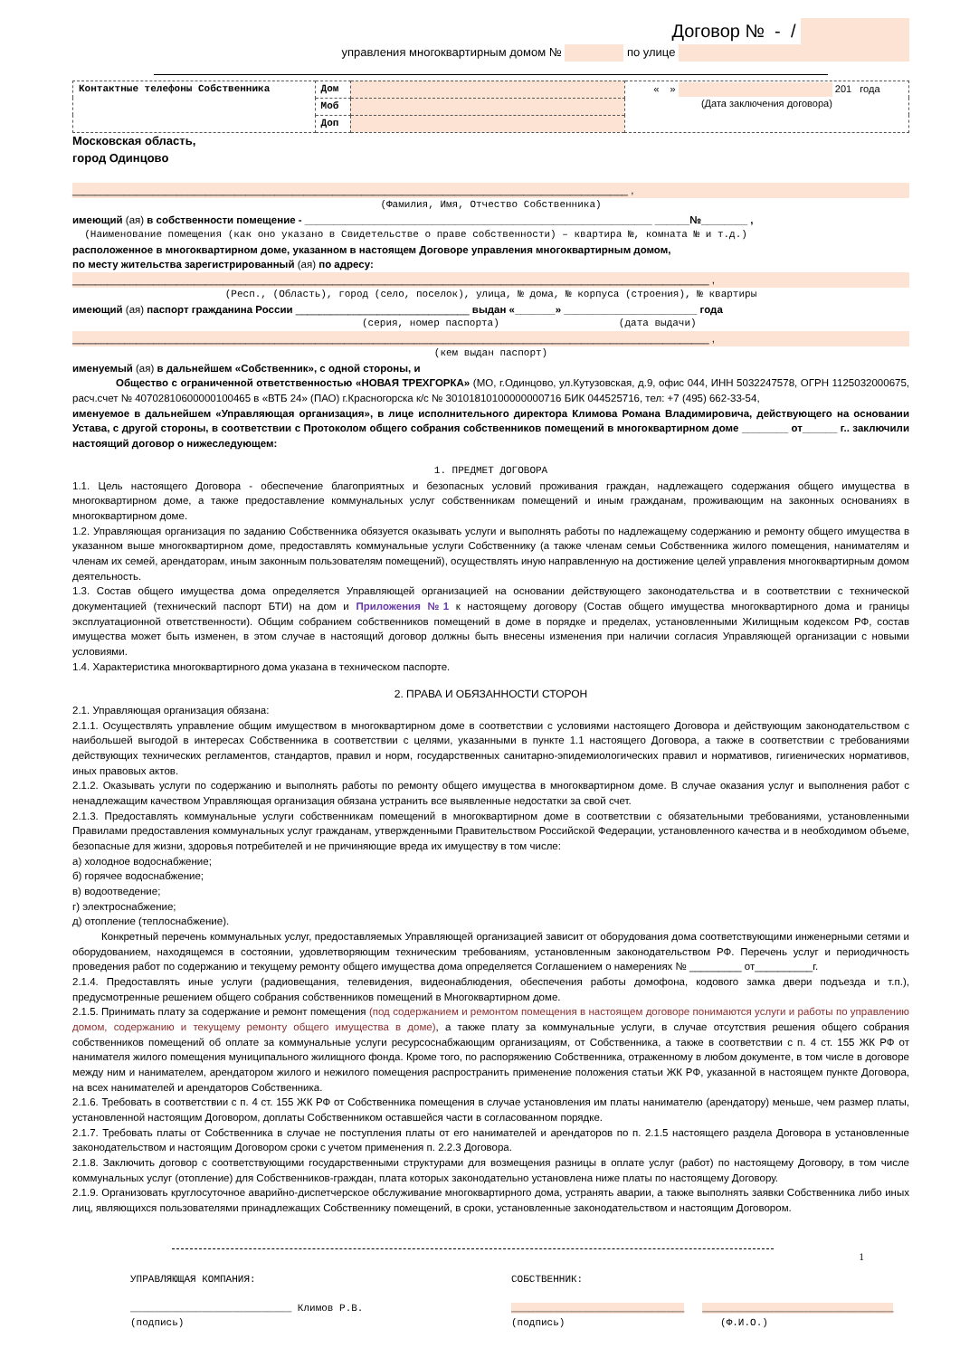Договор № - /
управления многоквартирным домом № по улице
| Контактные телефоны Собственника | Дом | | « » 201 года (Дата заключения договора) |
| | Моб | | |
| | Доп | | |
Московская область,
город Одинцово
________________________________________________________________________________________________ ,
(Фамилия, Имя, Отчество Собственника)
имеющий (ая) в собственности помещение - ____________________________________________________________ ______№________ ,
(Наименование помещения (как оно указано в Свидетельстве о праве собственности) – квартира №, комната № и т.д.)
расположенное в многоквартирном доме, указанном в настоящем Договоре управления многоквартирным домом,
по месту жительства зарегистрированный (ая) по адресу:
______________________________________________________________________________________________________________ ,
(Респ., (Область), город (село, поселок), улица, № дома, № корпуса (строения), № квартиры
имеющий (ая) паспорт гражданина России ______________________________ выдан «_______» _______________________ года
(серия, номер паспорта) (дата выдачи)
______________________________________________________________________________________________________________ ,
(кем выдан паспорт)
именуемый (ая) в дальнейшем «Собственник», с одной стороны, и
Общество с ограниченной ответственностью «НОВАЯ ТРЕХГОРКА» (МО, г.Одинцово, ул.Кутузовская, д.9, офис 044, ИНН 5032247578, ОГРН 1125032000675, расч.счет № 40702810600000100465 в «ВТБ 24» (ПАО) г.Красногорска к/с № 30101810100000000716 БИК 044525716, тел: +7 (495) 662-33-54,
именуемое в дальнейшем «Управляющая организация», в лице исполнительного директора Климова Романа Владимировича, действующего на основании Устава, с другой стороны, в соответствии с Протоколом общего собрания собственников помещений в многоквартирном доме ________ от______ г.. заключили настоящий договор о нижеследующем:
1. ПРЕДМЕТ ДОГОВОРА
1.1. Цель настоящего Договора - обеспечение благоприятных и безопасных условий проживания граждан, надлежащего содержания общего имущества в многоквартирном доме, а также предоставление коммунальных услуг собственникам помещений и иным гражданам, проживающим на законных основаниях в многоквартирном доме.
1.2. Управляющая организация по заданию Собственника обязуется оказывать услуги и выполнять работы по надлежащему содержанию и ремонту общего имущества в указанном выше многоквартирном доме, предоставлять коммунальные услуги Собственнику (а также членам семьи Собственника жилого помещения, нанимателям и членам их семей, арендаторам, иным законным пользователям помещений), осуществлять иную направленную на достижение целей управления многоквартирным домом деятельность.
1.3. Состав общего имущества дома определяется Управляющей организацией на основании действующего законодательства и в соответствии с технической документацией (технический паспорт БТИ) на дом и Приложения №1 к настоящему договору (Состав общего имущества многоквартирного дома и границы эксплуатационной ответственности). Общим собранием собственников помещений в доме в порядке и пределах, установленными Жилищным кодексом РФ, состав имущества может быть изменен, в этом случае в настоящий договор должны быть внесены изменения при наличии согласия Управляющей организации с новыми условиями.
1.4. Характеристика многоквартирного дома указана в техническом паспорте.
2. ПРАВА И ОБЯЗАННОСТИ СТОРОН
2.1. Управляющая организация обязана:
2.1.1. Осуществлять управление общим имуществом в многоквартирном доме в соответствии с условиями настоящего Договора и действующим законодательством с наибольшей выгодой в интересах Собственника в соответствии с целями, указанными в пункте 1.1 настоящего Договора, а также в соответствии с требованиями действующих технических регламентов, стандартов, правил и норм, государственных санитарно-эпидемиологических правил и нормативов, гигиенических нормативов, иных правовых актов.
2.1.2. Оказывать услуги по содержанию и выполнять работы по ремонту общего имущества в многоквартирном доме. В случае оказания услуг и выполнения работ с ненадлежащим качеством Управляющая организация обязана устранить все выявленные недостатки за свой счет.
2.1.3. Предоставлять коммунальные услуги собственникам помещений в многоквартирном доме в соответствии с обязательными требованиями, установленными Правилами предоставления коммунальных услуг гражданам, утвержденными Правительством Российской Федерации, установленного качества и в необходимом объеме, безопасные для жизни, здоровья потребителей и не причиняющие вреда их имуществу в том числе:
а) холодное водоснабжение;
б) горячее водоснабжение;
в) водоотведение;
г) электроснабжение;
д) отопление (теплоснабжение).
Конкретный перечень коммунальных услуг, предоставляемых Управляющей организацией зависит от оборудования дома соответствующими инженерными сетями и оборудованием, находящемся в состоянии, удовлетворяющим техническим требованиям, установленным законодательством РФ. Перечень услуг и периодичность проведения работ по содержанию и текущему ремонту общего имущества дома определяется Соглашением о намерениях № _________ от__________г.
2.1.4. Предоставлять иные услуги (радиовещания, телевидения, видеонаблюдения, обеспечения работы домофона, кодового замка двери подъезда и т.п.), предусмотренные решением общего собрания собственников помещений в Многоквартирном доме.
2.1.5. Принимать плату за содержание и ремонт помещения (под содержанием и ремонтом помещения в настоящем договоре понимаются услуги и работы по управлению домом, содержанию и текущему ремонту общего имущества в доме), а также плату за коммунальные услуги, в случае отсутствия решения общего собрания собственников помещений об оплате за коммунальные услуги ресурсоснабжающим организациям, от Собственника, а также в соответствии с п. 4 ст. 155 ЖК РФ от нанимателя жилого помещения муниципального жилищного фонда. Кроме того, по распоряжению Собственника, отраженному в любом документе, в том числе в договоре между ним и нанимателем, арендатором жилого и нежилого помещения распространить применение положения статьи ЖК РФ, указанной в настоящем пункте Договора, на всех нанимателей и арендаторов Собственника.
2.1.6. Требовать в соответствии с п. 4 ст. 155 ЖК РФ от Собственника помещения в случае установления им платы нанимателю (арендатору) меньше, чем размер платы, установленной настоящим Договором, доплаты Собственником оставшейся части в согласованном порядке.
2.1.7. Требовать платы от Собственника в случае не поступления платы от его нанимателей и арендаторов по п. 2.1.5 настоящего раздела Договора в установленные законодательством и настоящим Договором сроки с учетом применения п. 2.2.3 Договора.
2.1.8. Заключить договор с соответствующими государственными структурами для возмещения разницы в оплате услуг (работ) по настоящему Договору, в том числе коммунальных услуг (отопление) для Собственников-граждан, плата которых законодательно установлена ниже платы по настоящему Договору.
2.1.9. Организовать круглосуточное аварийно-диспетчерское обслуживание многоквартирного дома, устранять аварии, а также выполнять заявки Собственника либо иных лиц, являющихся пользователями принадлежащих Собственнику помещений, в сроки, установленные законодательством и настоящим Договором.
1
УПРАВЛЯЮЩАЯ КОМПАНИЯ:
___________________________ Климов Р.В.
(подпись)
СОБСТВЕННИК:
_____________________________ ________________________________
(подпись) (Ф.И.О.)